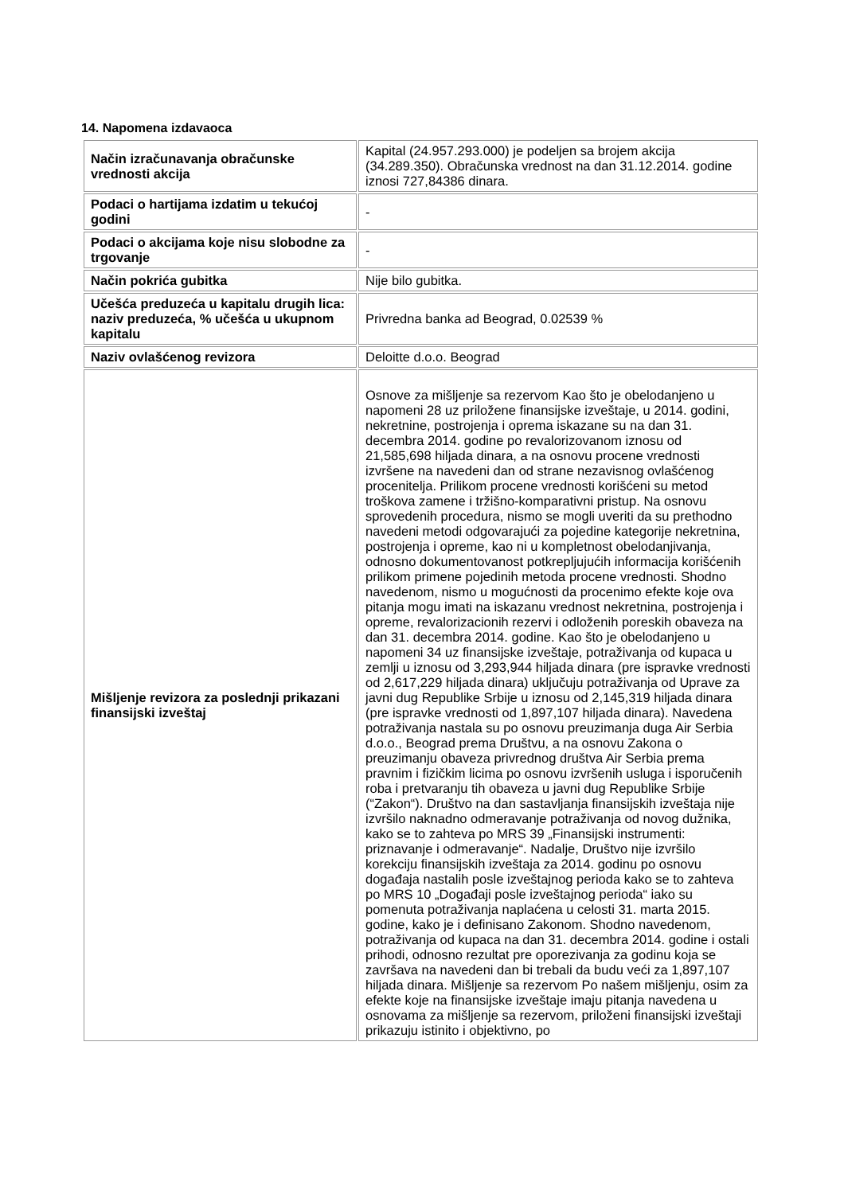14. Napomena izdavaoca
| Način izračunavanja obračunske vrednosti akcija | Kapital (24.957.293.000) je podeljen sa brojem akcija (34.289.350). Obračunska vrednost na dan 31.12.2014. godine iznosi 727,84386 dinara. |
| Podaci o hartijama izdatim u tekućoj godini | - |
| Podaci o akcijama koje nisu slobodne za trgovanje | - |
| Način pokrića gubitka | Nije bilo gubitka. |
| Učešća preduzeća u kapitalu drugih lica: naziv preduzeća, % učešća u ukupnom kapitalu | Privredna banka ad Beograd, 0.02539 % |
| Naziv ovlašćenog revizora | Deloitte d.o.o. Beograd |
| Mišljenje revizora za poslednji prikazani finansijski izveštaj | Osnove za mišljenje sa rezervom Kao što je obelodanjeno u napomeni 28 uz priložene finansijske izveštaje, u 2014. godini, nekretnine, postrojenja i oprema iskazane su na dan 31. decembra 2014. godine po revalorizovanom iznosu od 21,585,698 hiljada dinara, a na osnovu procene vrednosti izvršene na navedeni dan od strane nezavisnog ovlašćenog procenitelja. Prilikom procene vrednosti korišćeni su metod troškova zamene i tržišno-komparativni pristup. Na osnovu sprovedenih procedura, nismo se mogli uveriti da su prethodno navedeni metodi odgovarajući za pojedine kategorije nekretnina, postrojenja i opreme, kao ni u kompletnost obelodanjivanja, odnosno dokumentovanost potkrepljujućih informacija korišćenih prilikom primene pojedinih metoda procene vrednosti. Shodno navedenom, nismo u mogućnosti da procenimo efekte koje ova pitanja mogu imati na iskazanu vrednost nekretnina, postrojenja i opreme, revalorizacionih rezervi i odloženih poreskih obaveza na dan 31. decembra 2014. godine. Kao što je obelodanjeno u napomeni 34 uz finansijske izveštaje, potraživanja od kupaca u zemlji u iznosu od 3,293,944 hiljada dinara (pre ispravke vrednosti od 2,617,229 hiljada dinara) uključuju potraživanja od Uprave za javni dug Republike Srbije u iznosu od 2,145,319 hiljada dinara (pre ispravke vrednosti od 1,897,107 hiljada dinara). Navedena potraživanja nastala su po osnovu preuzimanja duga Air Serbia d.o.o., Beograd prema Društvu, a na osnovu Zakona o preuzimanju obaveza privrednog društva Air Serbia prema pravnim i fizičkim licima po osnovu izvršenih usluga i isporučenih roba i pretvaranju tih obaveza u javni dug Republike Srbije (“Zakon“). Društvo na dan sastavljanja finansijskih izveštaja nije izvršilo naknadno odmeravanje potraživanja od novog dužnika, kako se to zahteva po MRS 39 „Finansijski instrumenti: priznavanje i odmeravanje“. Nadalje, Društvo nije izvršilo korekciju finansijskih izveštaja za 2014. godinu po osnovu događaja nastalih posle izveštajnog perioda kako se to zahteva po MRS 10 „Događaji posle izveštajnog perioda“ iako su pomenuta potraživanja naplaćena u celosti 31. marta 2015. godine, kako je i definisano Zakonom. Shodno navedenom, potraživanja od kupaca na dan 31. decembra 2014. godine i ostali prihodi, odnosno rezultat pre oporezivanja za godinu koja se završava na navedeni dan bi trebali da budu veći za 1,897,107 hiljada dinara. Mišljenje sa rezervom Po našem mišljenju, osim za efekte koje na finansijske izveštaje imaju pitanja navedena u osnovama za mišljenje sa rezervom, priloženi finansijski izveštaji prikazuju istinito i objektivno, po |